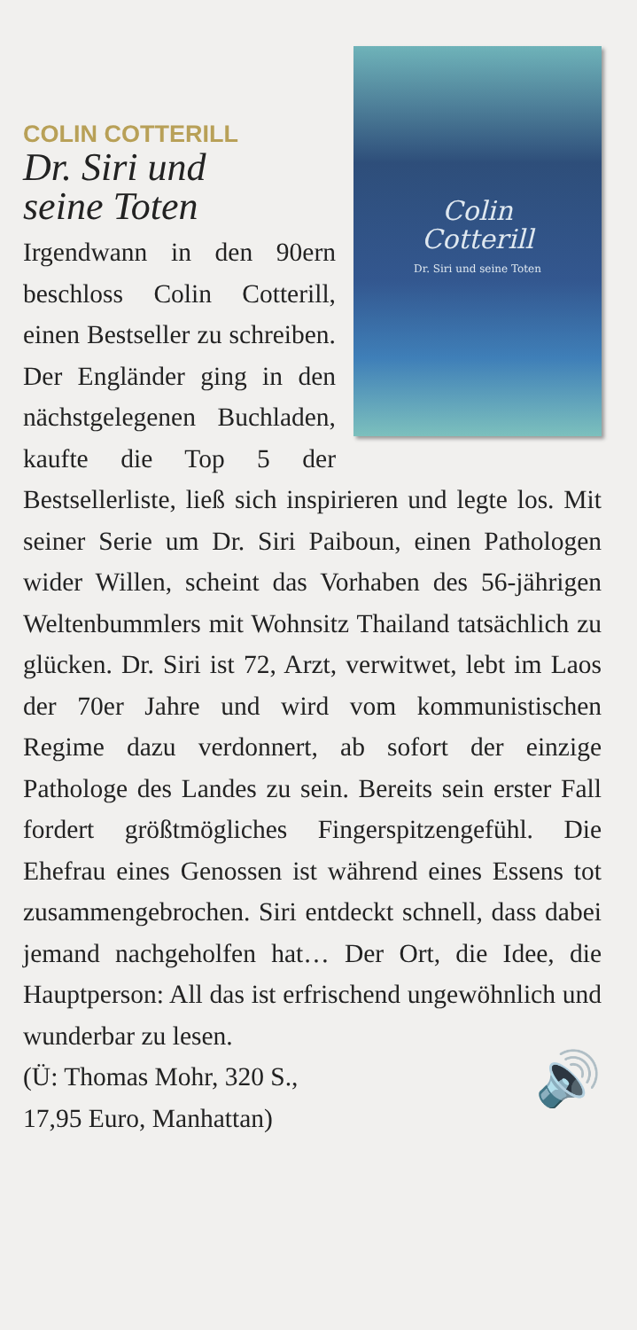Colin
Cotterill
Dr. Siri und seine Toten
COLIN COTTERILL
Dr. Siri und
seine Toten
Irgendwann in den 90ern beschloss Colin Cotterill, einen Bestseller zu schreiben. Der Engländer ging in den nächstgelegenen Buchladen, kaufte die Top 5 der Bestsellerliste, ließ sich inspirieren und legte los. Mit seiner Serie um Dr. Siri Paiboun, einen Pathologen wider Willen, scheint das Vorhaben des 56-jährigen Weltenbummlers mit Wohnsitz Thailand tatsächlich zu glücken. Dr. Siri ist 72, Arzt, verwitwet, lebt im Laos der 70er Jahre und wird vom kommunistischen Regime dazu verdonnert, ab sofort der einzige Pathologe des Landes zu sein. Bereits sein erster Fall fordert größtmögliches Fingerspitzengefühl. Die Ehefrau eines Genossen ist während eines Essens tot zusammengebrochen. Siri entdeckt schnell, dass dabei jemand nachgeholfen hat… Der Ort, die Idee, die Hauptperson: All das ist erfrischend ungewöhnlich und wunderbar zu lesen.
🔊
(Ü: Thomas Mohr, 320 S.,
17,95 Euro, Manhattan)